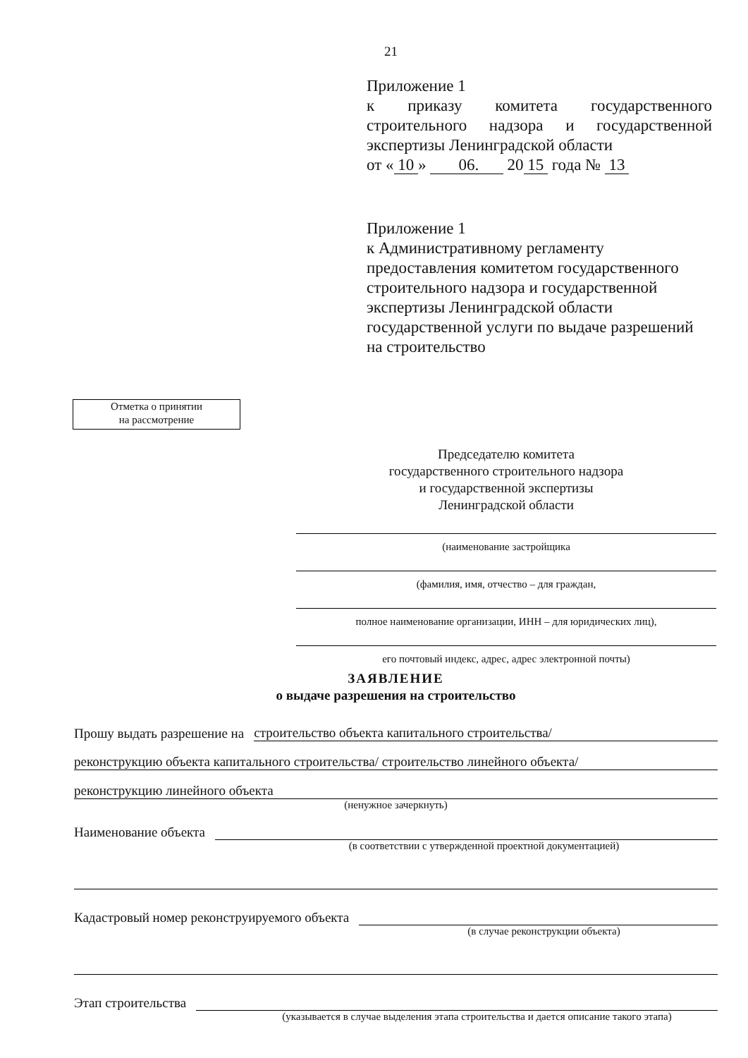21
Приложение 1
к приказу комитета государственного строительного надзора и государственной экспертизы Ленинградской области
от « 10 » 06. 20 15 года № 13
Приложение 1
к Административному регламенту предоставления комитетом государственного строительного надзора и государственной экспертизы Ленинградской области государственной услуги по выдаче разрешений на строительство
Отметка о принятии
на рассмотрение
Председателю комитета
государственного строительного надзора
и государственной экспертизы
Ленинградской области
(наименование застройщика
(фамилия, имя, отчество – для граждан,
полное наименование организации, ИНН – для юридических лиц),
его почтовый индекс, адрес, адрес электронной почты)
ЗАЯВЛЕНИЕ
о выдаче разрешения на строительство
Прошу выдать разрешение на строительство объекта капитального строительства/
реконструкцию объекта капитального строительства/ строительство линейного объекта/
реконструкцию линейного объекта
(ненужное зачеркнуть)
Наименование объекта
(в соответствии с утвержденной проектной документацией)
Кадастровый номер реконструируемого объекта
(в случае реконструкции объекта)
Этап строительства
(указывается в случае выделения этапа строительства и дается описание такого этапа)